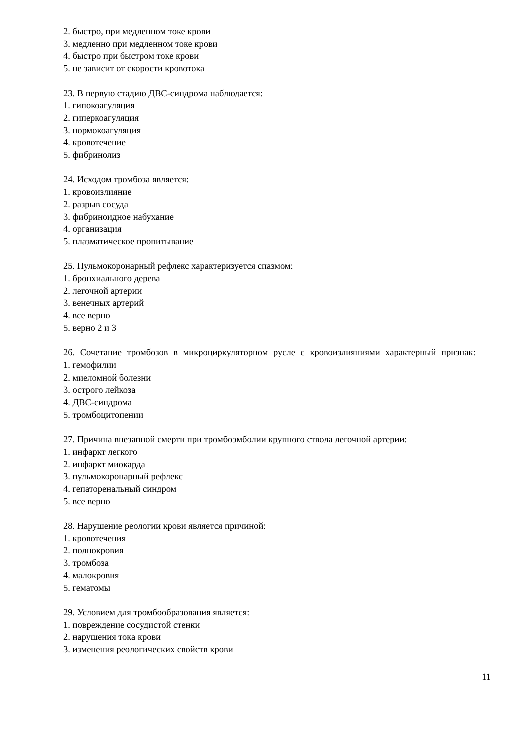2. быстро, при медленном токе крови
3. медленно при медленном токе крови
4. быстро при быстром токе крови
5. не зависит от скорости кровотока
23. В первую стадию ДВС-синдрома наблюдается:
1. гипокоагуляция
2. гиперкоагуляция
3. нормокоагуляция
4. кровотечение
5. фибринолиз
24. Исходом тромбоза является:
1. кровоизлияние
2. разрыв сосуда
3. фибриноидное набухание
4. организация
5. плазматическое пропитывание
25. Пульмокоронарный рефлекс характеризуется спазмом:
1. бронхиального дерева
2. легочной артерии
3. венечных артерий
4. все верно
5. верно 2 и 3
26. Сочетание тромбозов в микроциркуляторном русле с кровоизлияниями характерный признак:
1. гемофилии
2. миеломной болезни
3. острого лейкоза
4. ДВС-синдрома
5. тромбоцитопении
27. Причина внезапной смерти при тромбоэмболии крупного ствола легочной артерии:
1. инфаркт легкого
2. инфаркт миокарда
3. пульмокоронарный рефлекс
4. гепаторенальный синдром
5. все верно
28. Нарушение реологии крови является причиной:
1. кровотечения
2. полнокровия
3. тромбоза
4. малокровия
5. гематомы
29. Условием для тромбообразования является:
1. повреждение сосудистой стенки
2. нарушения тока крови
3. изменения реологических свойств крови
11